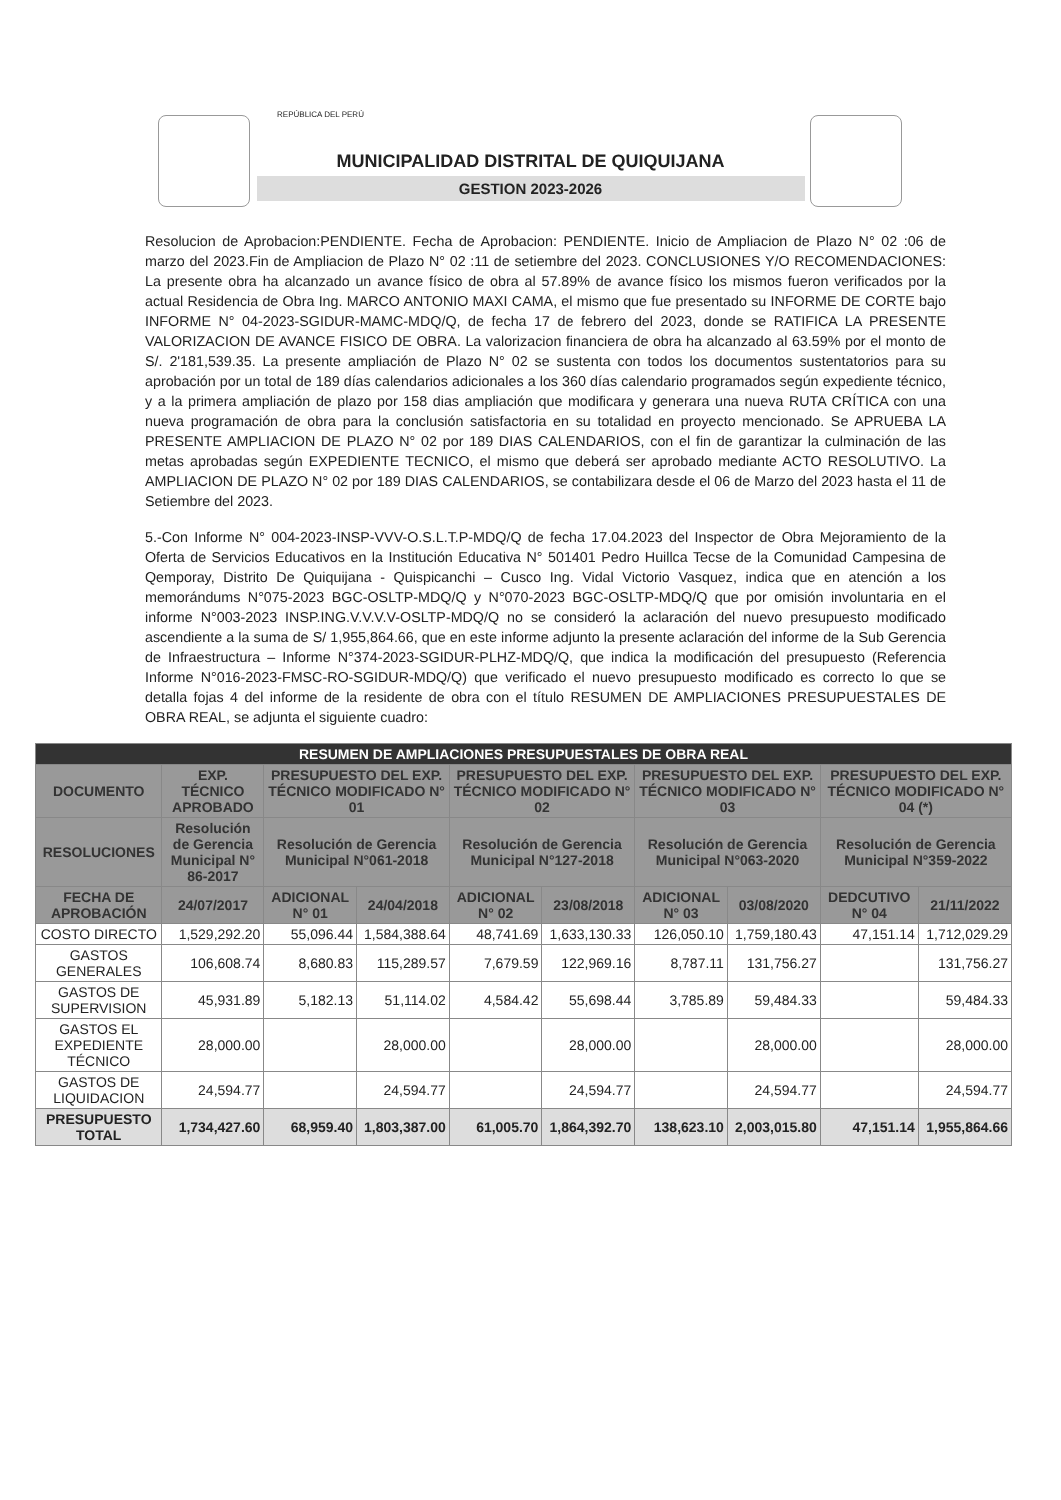REPÚBLICA DEL PERÚ
MUNICIPALIDAD DISTRITAL DE QUIQUIJANA
GESTION 2023-2026
Resolucion de Aprobacion:PENDIENTE. Fecha de Aprobacion: PENDIENTE. Inicio de Ampliacion de Plazo N° 02 :06 de marzo del 2023.Fin de Ampliacion de Plazo N° 02 :11 de setiembre del 2023. CONCLUSIONES Y/O RECOMENDACIONES: La presente obra ha alcanzado un avance físico de obra al 57.89% de avance físico los mismos fueron verificados por la actual Residencia de Obra Ing. MARCO ANTONIO MAXI CAMA, el mismo que fue presentado su INFORME DE CORTE bajo INFORME N° 04-2023-SGIDUR-MAMC-MDQ/Q, de fecha 17 de febrero del 2023, donde se RATIFICA LA PRESENTE VALORIZACION DE AVANCE FISICO DE OBRA. La valorizacion financiera de obra ha alcanzado al 63.59% por el monto de S/. 2'181,539.35. La presente ampliación de Plazo N° 02 se sustenta con todos los documentos sustentatorios para su aprobación por un total de 189 días calendarios adicionales a los 360 días calendario programados según expediente técnico, y a la primera ampliación de plazo por 158 dias ampliación que modificara y generara una nueva RUTA CRÍTICA con una nueva programación de obra para la conclusión satisfactoria en su totalidad en proyecto mencionado. Se APRUEBA LA PRESENTE AMPLIACION DE PLAZO N° 02 por 189 DIAS CALENDARIOS, con el fin de garantizar la culminación de las metas aprobadas según EXPEDIENTE TECNICO, el mismo que deberá ser aprobado mediante ACTO RESOLUTIVO. La AMPLIACION DE PLAZO N° 02 por 189 DIAS CALENDARIOS, se contabilizara desde el 06 de Marzo del 2023 hasta el 11 de Setiembre del 2023.
5.-Con Informe N° 004-2023-INSP-VVV-O.S.L.T.P-MDQ/Q de fecha 17.04.2023 del Inspector de Obra Mejoramiento de la Oferta de Servicios Educativos en la Institución Educativa N° 501401 Pedro Huillca Tecse de la Comunidad Campesina de Qemporay, Distrito De Quiquijana - Quispicanchi – Cusco Ing. Vidal Victorio Vasquez, indica que en atención a los memorándums N°075-2023 BGC-OSLTP-MDQ/Q y N°070-2023 BGC-OSLTP-MDQ/Q que por omisión involuntaria en el informe N°003-2023 INSP.ING.V.V.V.V-OSLTP-MDQ/Q no se consideró la aclaración del nuevo presupuesto modificado ascendiente a la suma de S/ 1,955,864.66, que en este informe adjunto la presente aclaración del informe de la Sub Gerencia de Infraestructura – Informe N°374-2023-SGIDUR-PLHZ-MDQ/Q, que indica la modificación del presupuesto (Referencia Informe N°016-2023-FMSC-RO-SGIDUR-MDQ/Q) que verificado el nuevo presupuesto modificado es correcto lo que se detalla fojas 4 del informe de la residente de obra con el título RESUMEN DE AMPLIACIONES PRESUPUESTALES DE OBRA REAL, se adjunta el siguiente cuadro:
| RESUMEN DE AMPLIACIONES PRESUPUESTALES DE OBRA REAL | | | | | | | | | |
| --- | --- | --- | --- | --- | --- | --- | --- | --- | --- |
| DOCUMENTO | EXP. TÉCNICO APROBADO | PRESUPUESTO DEL EXP. TÉCNICO MODIFICADO N° 01 | | PRESUPUESTO DEL EXP. TÉCNICO MODIFICADO N° 02 | | PRESUPUESTO DEL EXP. TÉCNICO MODIFICADO N° 03 | | PRESUPUESTO DEL EXP. TÉCNICO MODIFICADO N° 04 (*) | |
| RESOLUCIONES | Resolución de Gerencia Municipal N° 86-2017 | Resolución de Gerencia Municipal N°061-2018 | | Resolución de Gerencia Municipal N°127-2018 | | Resolución de Gerencia Municipal N°063-2020 | | Resolución de Gerencia Municipal N°359-2022 | |
| FECHA DE APROBACIÓN | 24/07/2017 | ADICIONAL N° 01 | 24/04/2018 | ADICIONAL N° 02 | 23/08/2018 | ADICIONAL N° 03 | 03/08/2020 | DEDCUTIVO N° 04 | 21/11/2022 |
| COSTO DIRECTO | 1,529,292.20 | 55,096.44 | 1,584,388.64 | 48,741.69 | 1,633,130.33 | 126,050.10 | 1,759,180.43 | 47,151.14 | 1,712,029.29 |
| GASTOS GENERALES | 106,608.74 | 8,680.83 | 115,289.57 | 7,679.59 | 122,969.16 | 8,787.11 | 131,756.27 | | 131,756.27 |
| GASTOS DE SUPERVISION | 45,931.89 | 5,182.13 | 51,114.02 | 4,584.42 | 55,698.44 | 3,785.89 | 59,484.33 | | 59,484.33 |
| GASTOS EL EXPEDIENTE TÉCNICO | 28,000.00 | | 28,000.00 | | 28,000.00 | | 28,000.00 | | 28,000.00 |
| GASTOS DE LIQUIDACION | 24,594.77 | | 24,594.77 | | 24,594.77 | | 24,594.77 | | 24,594.77 |
| PRESUPUESTO TOTAL | 1,734,427.60 | 68,959.40 | 1,803,387.00 | 61,005.70 | 1,864,392.70 | 138,623.10 | 2,003,015.80 | 47,151.14 | 1,955,864.66 |